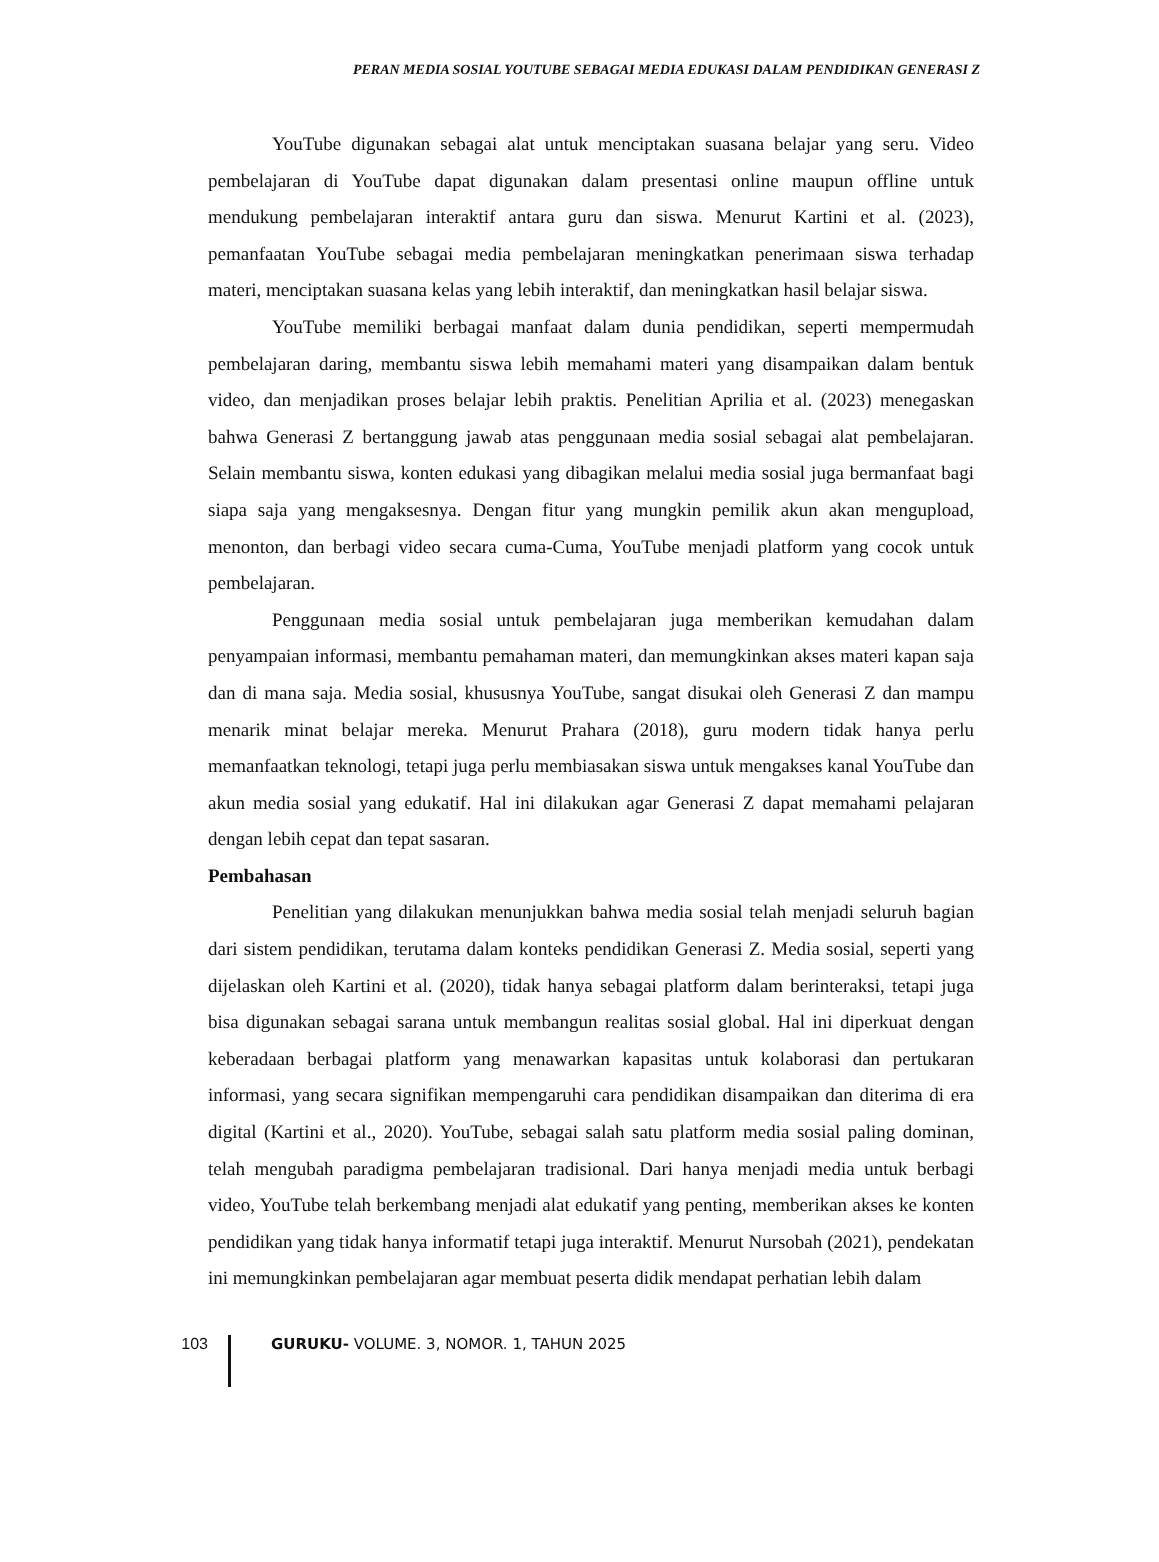PERAN MEDIA SOSIAL YOUTUBE SEBAGAI MEDIA EDUKASI DALAM PENDIDIKAN GENERASI Z
YouTube digunakan sebagai alat untuk menciptakan suasana belajar yang seru. Video pembelajaran di YouTube dapat digunakan dalam presentasi online maupun offline untuk mendukung pembelajaran interaktif antara guru dan siswa. Menurut Kartini et al. (2023), pemanfaatan YouTube sebagai media pembelajaran meningkatkan penerimaan siswa terhadap materi, menciptakan suasana kelas yang lebih interaktif, dan meningkatkan hasil belajar siswa.
YouTube memiliki berbagai manfaat dalam dunia pendidikan, seperti mempermudah pembelajaran daring, membantu siswa lebih memahami materi yang disampaikan dalam bentuk video, dan menjadikan proses belajar lebih praktis. Penelitian Aprilia et al. (2023) menegaskan bahwa Generasi Z bertanggung jawab atas penggunaan media sosial sebagai alat pembelajaran. Selain membantu siswa, konten edukasi yang dibagikan melalui media sosial juga bermanfaat bagi siapa saja yang mengaksesnya. Dengan fitur yang mungkin pemilik akun akan mengupload, menonton, dan berbagi video secara cuma-Cuma, YouTube menjadi platform yang cocok untuk pembelajaran.
Penggunaan media sosial untuk pembelajaran juga memberikan kemudahan dalam penyampaian informasi, membantu pemahaman materi, dan memungkinkan akses materi kapan saja dan di mana saja. Media sosial, khususnya YouTube, sangat disukai oleh Generasi Z dan mampu menarik minat belajar mereka. Menurut Prahara (2018), guru modern tidak hanya perlu memanfaatkan teknologi, tetapi juga perlu membiasakan siswa untuk mengakses kanal YouTube dan akun media sosial yang edukatif. Hal ini dilakukan agar Generasi Z dapat memahami pelajaran dengan lebih cepat dan tepat sasaran.
Pembahasan
Penelitian yang dilakukan menunjukkan bahwa media sosial telah menjadi seluruh bagian dari sistem pendidikan, terutama dalam konteks pendidikan Generasi Z. Media sosial, seperti yang dijelaskan oleh Kartini et al. (2020), tidak hanya sebagai platform dalam berinteraksi, tetapi juga bisa digunakan sebagai sarana untuk membangun realitas sosial global. Hal ini diperkuat dengan keberadaan berbagai platform yang menawarkan kapasitas untuk kolaborasi dan pertukaran informasi, yang secara signifikan mempengaruhi cara pendidikan disampaikan dan diterima di era digital (Kartini et al., 2020). YouTube, sebagai salah satu platform media sosial paling dominan, telah mengubah paradigma pembelajaran tradisional. Dari hanya menjadi media untuk berbagi video, YouTube telah berkembang menjadi alat edukatif yang penting, memberikan akses ke konten pendidikan yang tidak hanya informatif tetapi juga interaktif. Menurut Nursobah (2021), pendekatan ini memungkinkan pembelajaran agar membuat peserta didik mendapat perhatian lebih dalam
103 GURUKU- VOLUME. 3, NOMOR. 1, TAHUN 2025